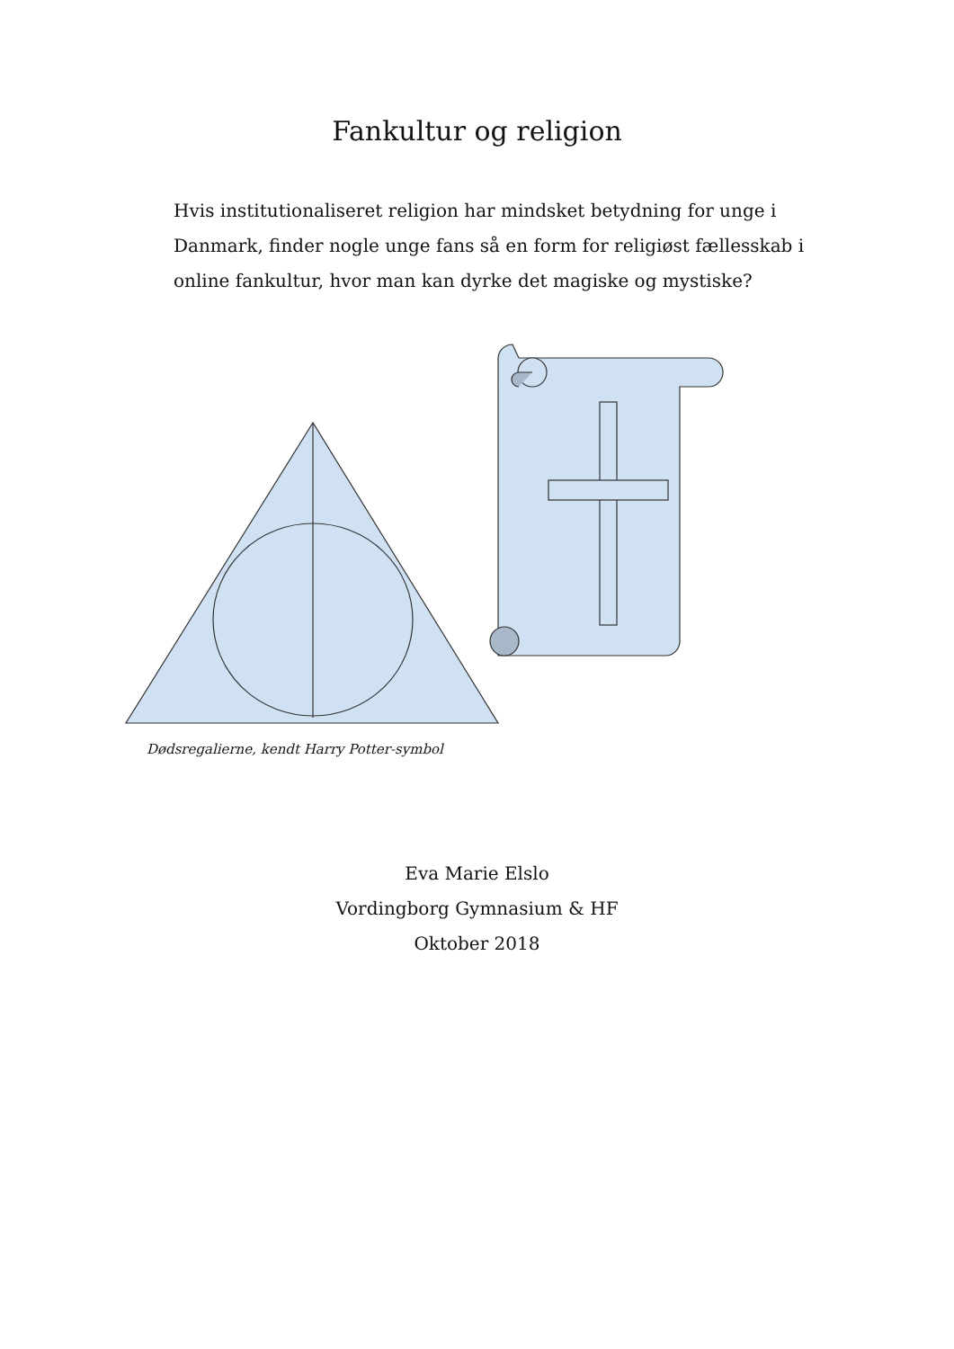Fankultur og religion
Hvis institutionaliseret religion har mindsket betydning for unge i Danmark, finder nogle unge fans så en form for religiøst fællesskab i online fankultur, hvor man kan dyrke det magiske og mystiske?
Dødsregalierne, kendt Harry Potter-symbol
Eva Marie Elslo
Vordingborg Gymnasium & HF
Oktober 2018